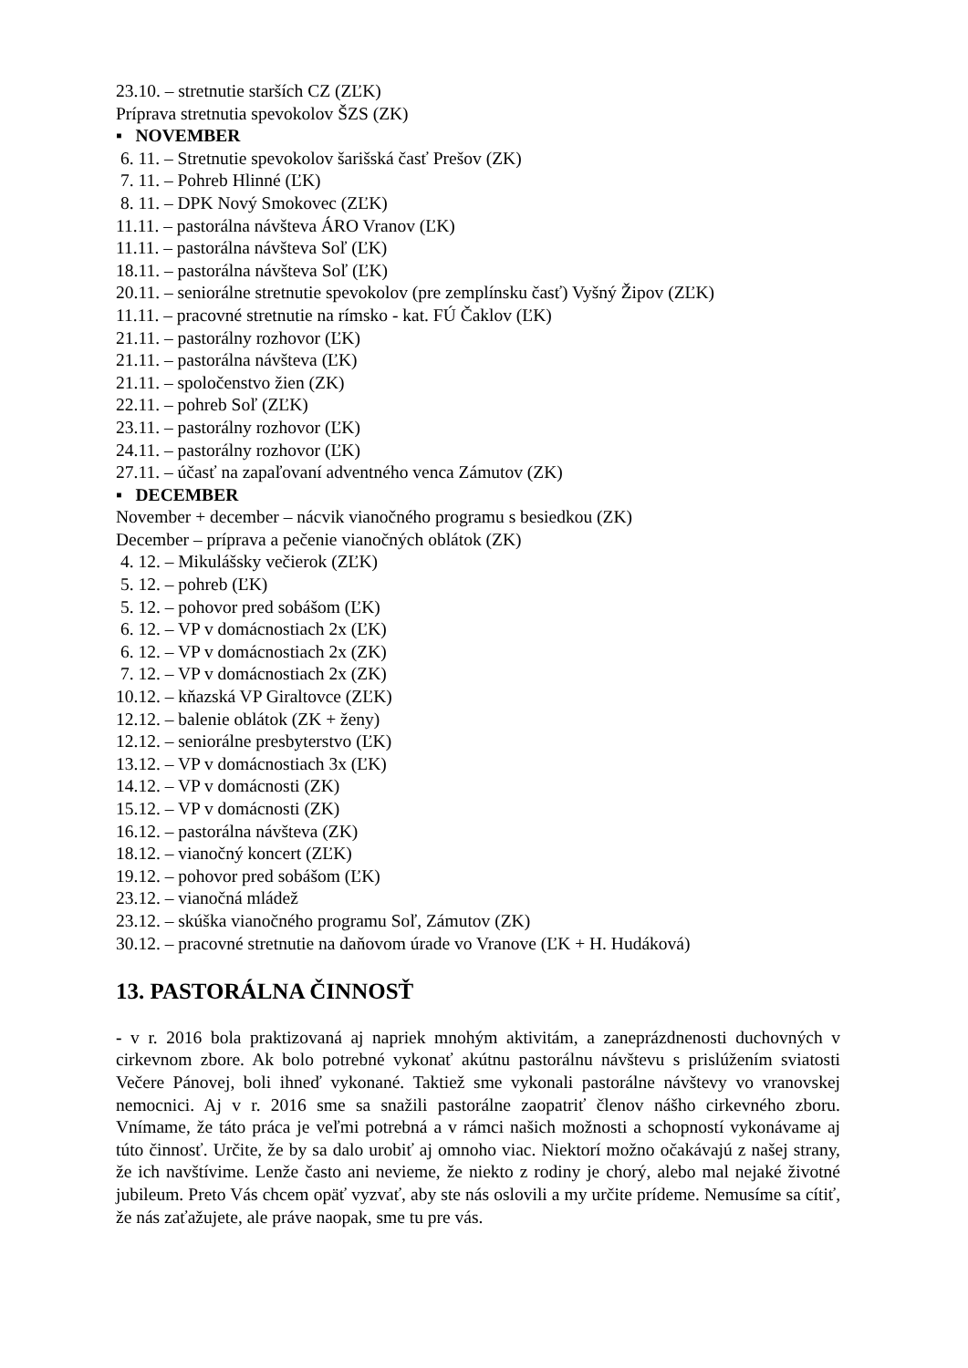23.10. – stretnutie starších CZ (ZĽK)
Príprava stretnutia spevokolov ŠZS (ZK)
▪ NOVEMBER
6. 11. – Stretnutie spevokolov šarišská časť Prešov (ZK)
7. 11. – Pohreb Hlinné (ĽK)
8. 11. – DPK Nový Smokovec (ZĽK)
11.11. – pastorálna návšteva ÁRO Vranov (ĽK)
11.11. – pastorálna návšteva Soľ (ĽK)
18.11. – pastorálna návšteva Soľ (ĽK)
20.11. – seniorálne stretnutie spevokolov (pre zemplínsku časť) Vyšný Žipov (ZĽK)
11.11. – pracovné stretnutie na rímsko - kat. FÚ Čaklov (ĽK)
21.11. – pastorálny rozhovor (ĽK)
21.11. – pastorálna návšteva (ĽK)
21.11. – spoločenstvo žien (ZK)
22.11. – pohreb Soľ (ZĽK)
23.11. – pastorálny rozhovor (ĽK)
24.11. – pastorálny rozhovor (ĽK)
27.11. – účasť na zapaľovaní adventného venca Zámutov (ZK)
▪ DECEMBER
November + december – nácvik vianočného programu s besiedkou (ZK)
December – príprava a pečenie vianočných oblátok (ZK)
4. 12. – Mikulášsky večierok (ZĽK)
5. 12. – pohreb (ĽK)
5. 12. – pohovor pred sobášom (ĽK)
6. 12. – VP v domácnostiach 2x (ĽK)
6. 12. – VP v domácnostiach 2x (ZK)
7. 12. – VP v domácnostiach 2x (ZK)
10.12. – kňazská VP Giraltovce (ZĽK)
12.12. – balenie oblátok (ZK + ženy)
12.12. – seniorálne presbyterstvo (ĽK)
13.12. – VP v domácnostiach 3x (ĽK)
14.12. – VP v domácnosti (ZK)
15.12. – VP v domácnosti (ZK)
16.12. – pastorálna návšteva (ZK)
18.12. – vianočný koncert (ZĽK)
19.12. – pohovor pred sobášom (ĽK)
23.12. – vianočná mládež
23.12. – skúška vianočného programu Soľ, Zámutov (ZK)
30.12. – pracovné stretnutie na daňovom úrade vo Vranove (ĽK + H. Hudáková)
13. PASTORÁLNA ČINNOSŤ
- v r. 2016 bola praktizovaná aj napriek mnohým aktivitám, a zaneprázdnenosti duchovných v cirkevnom zbore. Ak bolo potrebné vykonať akútnu pastorálnu návštevu s prislúžením sviatosti Večere Pánovej, boli ihneď vykonané. Taktiež sme vykonali pastorálne návštevy vo vranovskej nemocnici. Aj v r. 2016 sme sa snažili pastorálne zaopatriť členov nášho cirkevného zboru. Vnímame, že táto práca je veľmi potrebná a v rámci našich možnosti a schopností vykonávame aj túto činnosť. Určite, že by sa dalo urobiť aj omnoho viac. Niektorí možno očakávajú z našej strany, že ich navštívime. Lenže často ani nevieme, že niekto z rodiny je chorý, alebo mal nejaké životné jubileum. Preto Vás chcem opäť vyzvať, aby ste nás oslovili a my určite prídeme. Nemusíme sa cítiť, že nás zaťažujete, ale práve naopak, sme tu pre vás.